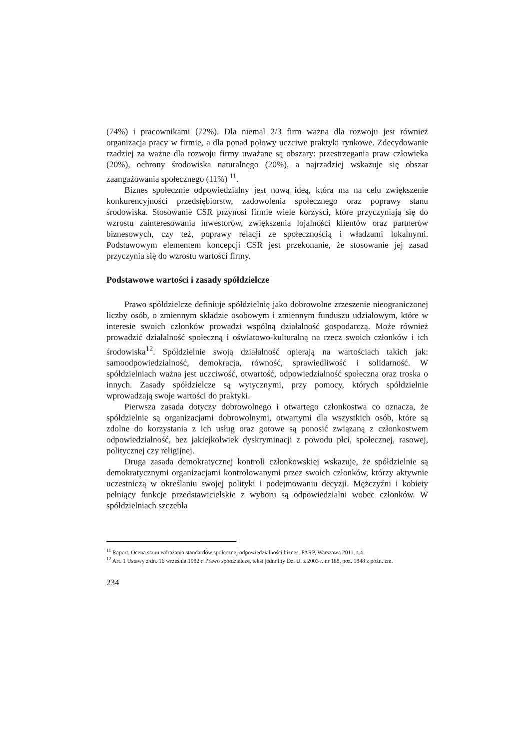(74%) i pracownikami (72%). Dla niemal 2/3 firm ważna dla rozwoju jest również organizacja pracy w firmie, a dla ponad połowy uczciwe praktyki rynkowe. Zdecydowanie rzadziej za ważne dla rozwoju firmy uważane są obszary: przestrzegania praw człowieka (20%), ochrony środowiska naturalnego (20%), a najrzadziej wskazuje się obszar zaangażowania społecznego (11%) <sup>11</sup>.
Biznes społecznie odpowiedzialny jest nową ideą, która ma na celu zwiększenie konkurencyjności przedsiębiorstw, zadowolenia społecznego oraz poprawy stanu środowiska. Stosowanie CSR przynosi firmie wiele korzyści, które przyczyniają się do wzrostu zainteresowania inwestorów, zwiększenia lojalności klientów oraz partnerów biznesowych, czy też, poprawy relacji ze społecznością i władzami lokalnymi. Podstawowym elementem koncepcji CSR jest przekonanie, że stosowanie jej zasad przyczynia się do wzrostu wartości firmy.
Podstawowe wartości i zasady spółdzielcze
Prawo spółdzielcze definiuje spółdzielnię jako dobrowolne zrzeszenie nieograniczonej liczby osób, o zmiennym składzie osobowym i zmiennym funduszu udziałowym, które w interesie swoich członków prowadzi wspólną działalność gospodarczą. Może również prowadzić działalność społeczną i oświatowo-kulturalną na rzecz swoich członków i ich środowiska<sup>12</sup>. Spółdzielnie swoją działalność opierają na wartościach takich jak: samoodpowiedzialność, demokracja, równość, sprawiedliwość i solidarność. W spółdzielniach ważna jest uczciwość, otwartość, odpowiedzialność społeczna oraz troska o innych. Zasady spółdzielcze są wytycznymi, przy pomocy, których spółdzielnie wprowadzają swoje wartości do praktyki.
Pierwsza zasada dotyczy dobrowolnego i otwartego członkostwa co oznacza, że spółdzielnie są organizacjami dobrowolnymi, otwartymi dla wszystkich osób, które są zdolne do korzystania z ich usług oraz gotowe są ponosić związaną z członkostwem odpowiedzialność, bez jakiejkolwiek dyskryminacji z powodu płci, społecznej, rasowej, politycznej czy religijnej.
Druga zasada demokratycznej kontroli członkowskiej wskazuje, że spółdzielnie są demokratycznymi organizacjami kontrolowanymi przez swoich członków, którzy aktywnie uczestniczą w określaniu swojej polityki i podejmowaniu decyzji. Mężczyźni i kobiety pełniący funkcje przedstawicielskie z wyboru są odpowiedzialni wobec członków. W spółdzielniach szczebla
<sup>11</sup> Raport. Ocena stanu wdrażania standardów społecznej odpowiedzialności biznes. PARP, Warszawa 2011, s.4.
<sup>12</sup> Art. 1 Ustawy z dn. 16 września 1982 r. Prawo spółdzielcze, tekst jednolity Dz. U. z 2003 r. nr 188, poz. 1848 z późn. zm.
234